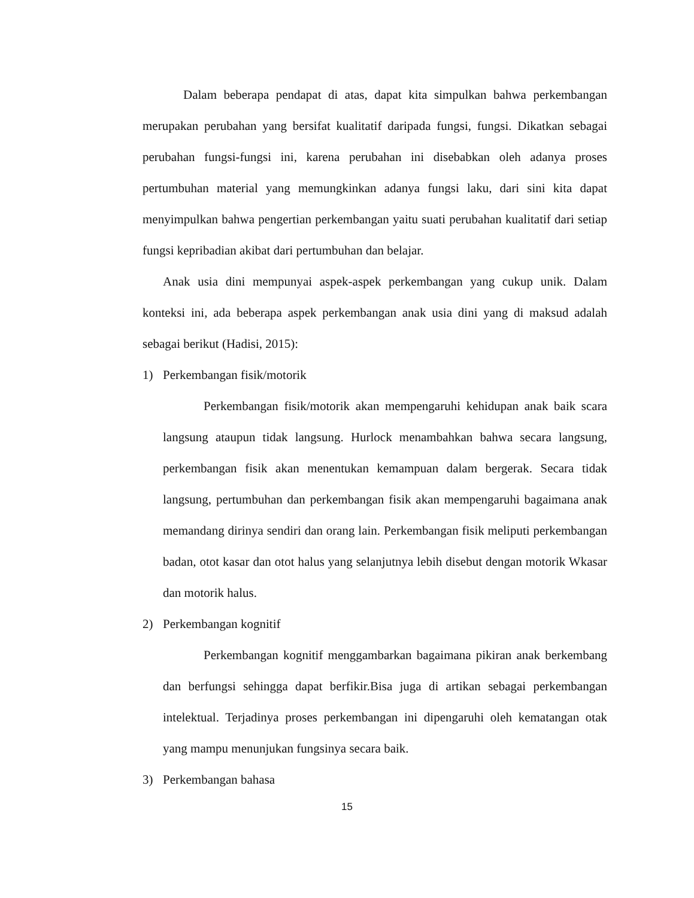Dalam beberapa pendapat di atas, dapat kita simpulkan bahwa perkembangan merupakan perubahan yang bersifat kualitatif daripada fungsi, fungsi. Dikatkan sebagai perubahan fungsi-fungsi ini, karena perubahan ini disebabkan oleh adanya proses pertumbuhan material yang memungkinkan adanya fungsi laku, dari sini kita dapat menyimpulkan bahwa pengertian perkembangan yaitu suati perubahan kualitatif dari setiap fungsi kepribadian akibat dari pertumbuhan dan belajar.
Anak usia dini mempunyai aspek-aspek perkembangan yang cukup unik. Dalam konteksi ini, ada beberapa aspek perkembangan anak usia dini yang di maksud adalah sebagai berikut (Hadisi, 2015):
1) Perkembangan fisik/motorik
Perkembangan fisik/motorik akan mempengaruhi kehidupan anak baik scara langsung ataupun tidak langsung. Hurlock menambahkan bahwa secara langsung, perkembangan fisik akan menentukan kemampuan dalam bergerak. Secara tidak langsung, pertumbuhan dan perkembangan fisik akan mempengaruhi bagaimana anak memandang dirinya sendiri dan orang lain. Perkembangan fisik meliputi perkembangan badan, otot kasar dan otot halus yang selanjutnya lebih disebut dengan motorik Wkasar dan motorik halus.
2) Perkembangan kognitif
Perkembangan kognitif menggambarkan bagaimana pikiran anak berkembang dan berfungsi sehingga dapat berfikir.Bisa juga di artikan sebagai perkembangan intelektual. Terjadinya proses perkembangan ini dipengaruhi oleh kematangan otak yang mampu menunjukan fungsinya secara baik.
3) Perkembangan bahasa
15